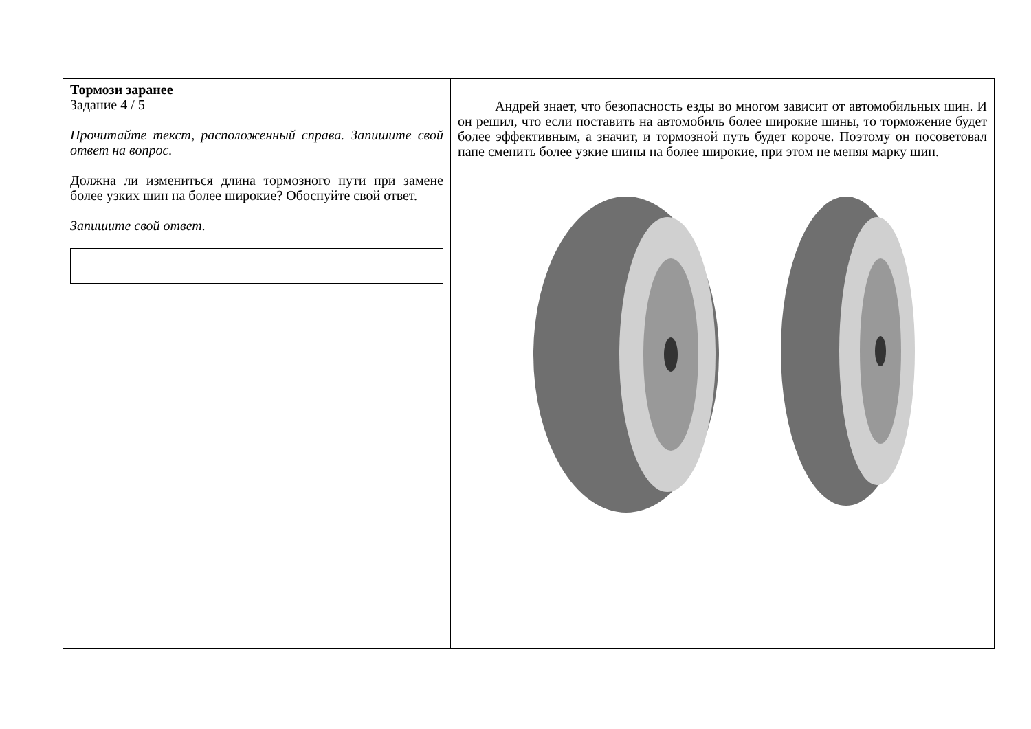Тормози заранее
Задание 4 / 5
Прочитайте текст, расположенный справа. Запишите свой ответ на вопрос.
Должна ли измениться длина тормозного пути при замене более узких шин на более широкие? Обоснуйте свой ответ.
Запишите свой ответ.
Андрей знает, что безопасность езды во многом зависит от автомобильных шин. И он решил, что если поставить на автомобиль более широкие шины, то торможение будет более эффективным, а значит, и тормозной путь будет короче. Поэтому он посоветовал папе сменить более узкие шины на более широкие, при этом не меняя марку шин.